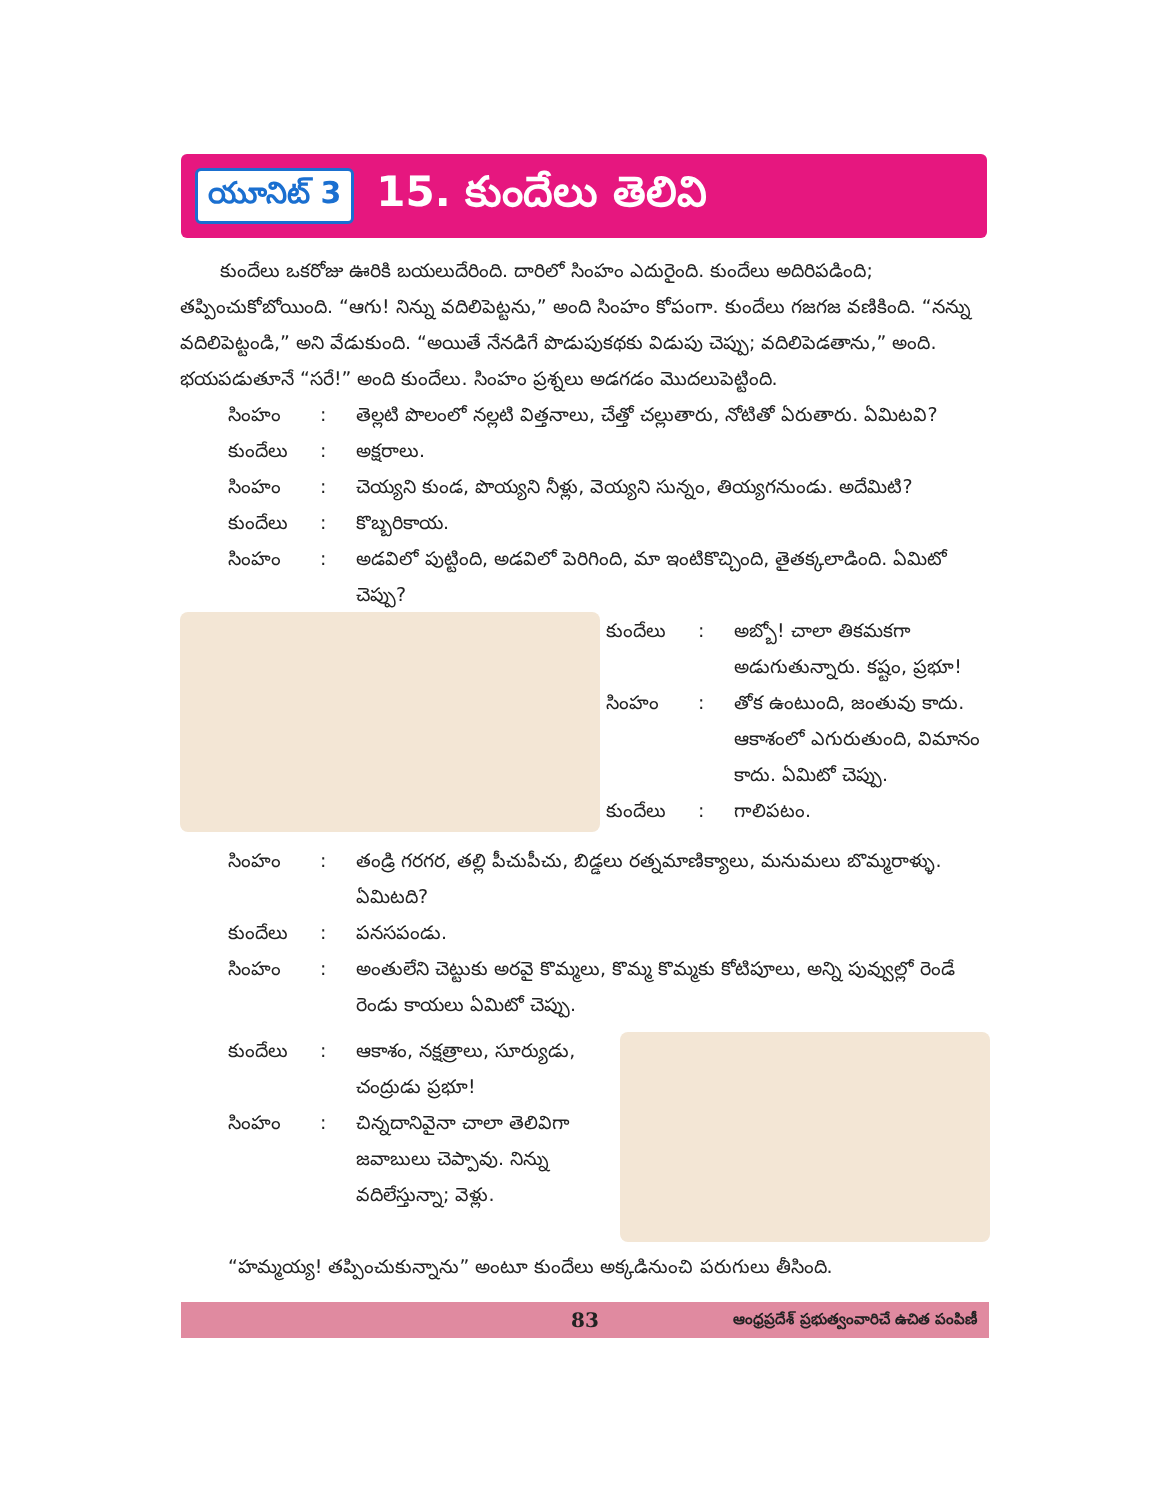యూనిట్ 3 15. కుందేలు తెలివి
కుందేలు ఒకరోజు ఊరికి బయలుదేరింది. దారిలో సింహం ఎదురైంది. కుందేలు అదిరిపడింది; తప్పించుకోబోయింది. “ఆగు! నిన్ను వదిలిపెట్టను,” అంది సింహం కోపంగా. కుందేలు గజగజ వణికింది. “నన్ను వదిలిపెట్టండి,” అని వేడుకుంది. “అయితే నేనడిగే పొడుపుకథకు విడుపు చెప్పు; వదిలిపెడతాను,” అంది. భయపడుతూనే “సరే!” అంది కుందేలు. సింహం ప్రశ్నలు అడగడం మొదలుపెట్టింది.
సింహం: తెల్లటి పొలంలో నల్లటి విత్తనాలు, చేత్తో చల్లుతారు, నోటితో ఏరుతారు. ఏమిటవి?
కుందేలు: అక్షరాలు.
సింహం: చెయ్యని కుండ, పొయ్యని నీళ్లు, వెయ్యని సున్నం, తియ్యగనుండు. అదేమిటి?
కుందేలు: కొబ్బరికాయ.
సింహం: అడవిలో పుట్టింది, అడవిలో పెరిగింది, మా ఇంటికొచ్చింది, తైతక్కలాడింది. ఏమిటో చెప్పు?
కుందేలు: అబ్బో! చాలా తికమకగా అడుగుతున్నారు. కష్టం, ప్రభూ!
సింహం: తోక ఉంటుంది, జంతువు కాదు. ఆకాశంలో ఎగురుతుంది, విమానం కాదు. ఏమిటో చెప్పు.
కుందేలు: గాలిపటం.
సింహం: తండ్రి గరగర, తల్లి పీచుపీచు, బిడ్డలు రత్నమాణిక్యాలు, మనుమలు బొమ్మరాళ్ళు. ఏమిటది?
కుందేలు: పనసపండు.
సింహం: అంతులేని చెట్టుకు అరవై కొమ్మలు, కొమ్మ కొమ్మకు కోటిపూలు, అన్ని పువ్వుల్లో రెండే రెండు కాయలు ఏమిటో చెప్పు.
కుందేలు: ఆకాశం, నక్షత్రాలు, సూర్యుడు, చంద్రుడు ప్రభూ!
సింహం: చిన్నదానివైనా చాలా తెలివిగా జవాబులు చెప్పావు. నిన్ను వదిలేస్తున్నా; వెళ్లు.
“హమ్మయ్య! తప్పించుకున్నాను” అంటూ కుందేలు అక్కడినుంచి పరుగులు తీసింది.
83 ఆంధ్రప్రదేశ్ ప్రభుత్వంవారిచే ఉచిత పంపిణీ